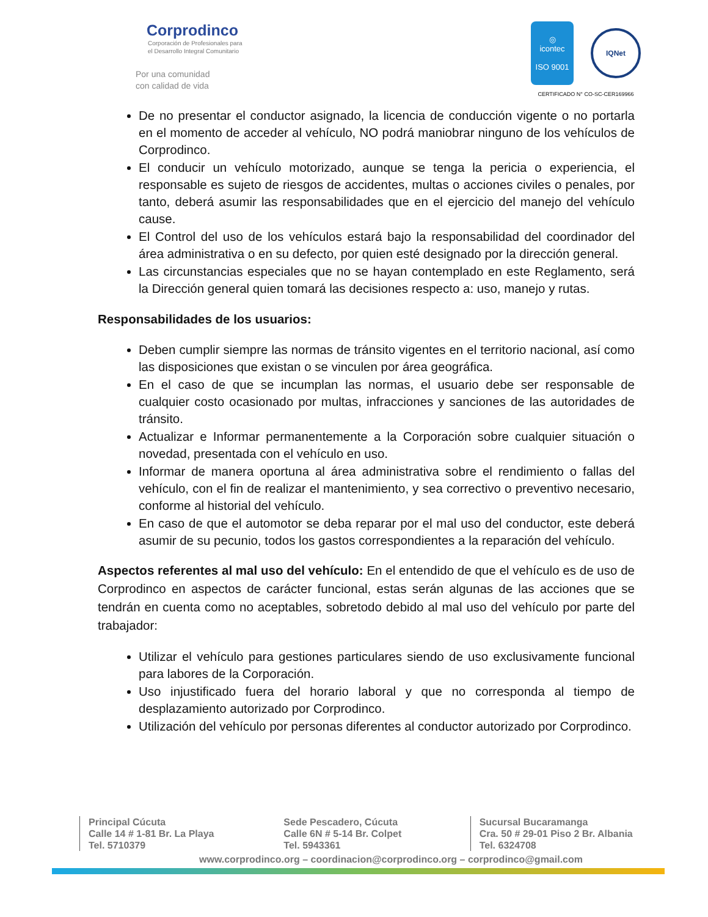Corprodinco
Corporación de Profesionales para
el Desarrollo Integral Comunitario
Por una comunidad
con calidad de vida
◎
icontec
ISO 9001
IQNet
CERTIFICADO N° CO-SC-CER169966
De no presentar el conductor asignado, la licencia de conducción vigente o no portarla en el momento de acceder al vehículo, NO podrá maniobrar ninguno de los vehículos de Corprodinco.
El conducir un vehículo motorizado, aunque se tenga la pericia o experiencia, el responsable es sujeto de riesgos de accidentes, multas o acciones civiles o penales, por tanto, deberá asumir las responsabilidades que en el ejercicio del manejo del vehículo cause.
El Control del uso de los vehículos estará bajo la responsabilidad del coordinador del área administrativa o en su defecto, por quien esté designado por la dirección general.
Las circunstancias especiales que no se hayan contemplado en este Reglamento, será la Dirección general quien tomará las decisiones respecto a: uso, manejo y rutas.
Responsabilidades de los usuarios:
Deben cumplir siempre las normas de tránsito vigentes en el territorio nacional, así como las disposiciones que existan o se vinculen por área geográfica.
En el caso de que se incumplan las normas, el usuario debe ser responsable de cualquier costo ocasionado por multas, infracciones y sanciones de las autoridades de tránsito.
Actualizar e Informar permanentemente a la Corporación sobre cualquier situación o novedad, presentada con el vehículo en uso.
Informar de manera oportuna al área administrativa sobre el rendimiento o fallas del vehículo, con el fin de realizar el mantenimiento, y sea correctivo o preventivo necesario, conforme al historial del vehículo.
En caso de que el automotor se deba reparar por el mal uso del conductor, este deberá asumir de su pecunio, todos los gastos correspondientes a la reparación del vehículo.
Aspectos referentes al mal uso del vehículo: En el entendido de que el vehículo es de uso de Corprodinco en aspectos de carácter funcional, estas serán algunas de las acciones que se tendrán en cuenta como no aceptables, sobretodo debido al mal uso del vehículo por parte del trabajador:
Utilizar el vehículo para gestiones particulares siendo de uso exclusivamente funcional para labores de la Corporación.
Uso injustificado fuera del horario laboral y que no corresponda al tiempo de desplazamiento autorizado por Corprodinco.
Utilización del vehículo por personas diferentes al conductor autorizado por Corprodinco.
Principal Cúcuta
Calle 14 # 1-81 Br. La Playa
Tel. 5710379
Sede Pescadero, Cúcuta
Calle 6N # 5-14 Br. Colpet
Tel. 5943361
Sucursal Bucaramanga
Cra. 50 # 29-01 Piso 2 Br. Albania
Tel. 6324708
www.corprodinco.org – coordinacion@corprodinco.org – corprodinco@gmail.com